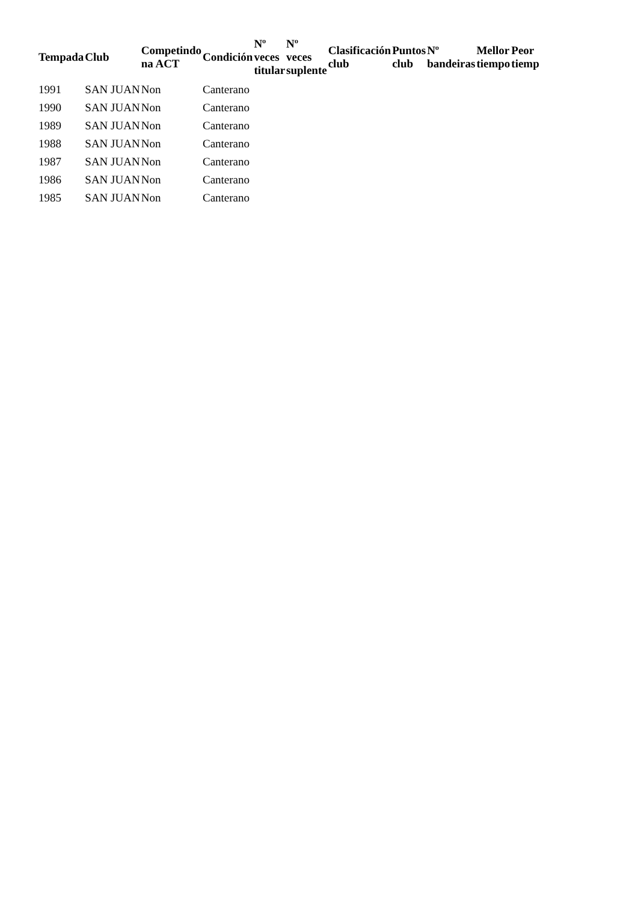| Tempada | Club | Competindo na ACT | Condición | Nº veces titular | Nº veces suplente | Clasificación club | Puntos club | Nº bandeiras | Mellor tiempo | Peor tiemp |
| --- | --- | --- | --- | --- | --- | --- | --- | --- | --- | --- |
| 1991 | SAN JUAN | Non | Canterano | | | | | | | |
| 1990 | SAN JUAN | Non | Canterano | | | | | | | |
| 1989 | SAN JUAN | Non | Canterano | | | | | | | |
| 1988 | SAN JUAN | Non | Canterano | | | | | | | |
| 1987 | SAN JUAN | Non | Canterano | | | | | | | |
| 1986 | SAN JUAN | Non | Canterano | | | | | | | |
| 1985 | SAN JUAN | Non | Canterano | | | | | | | |